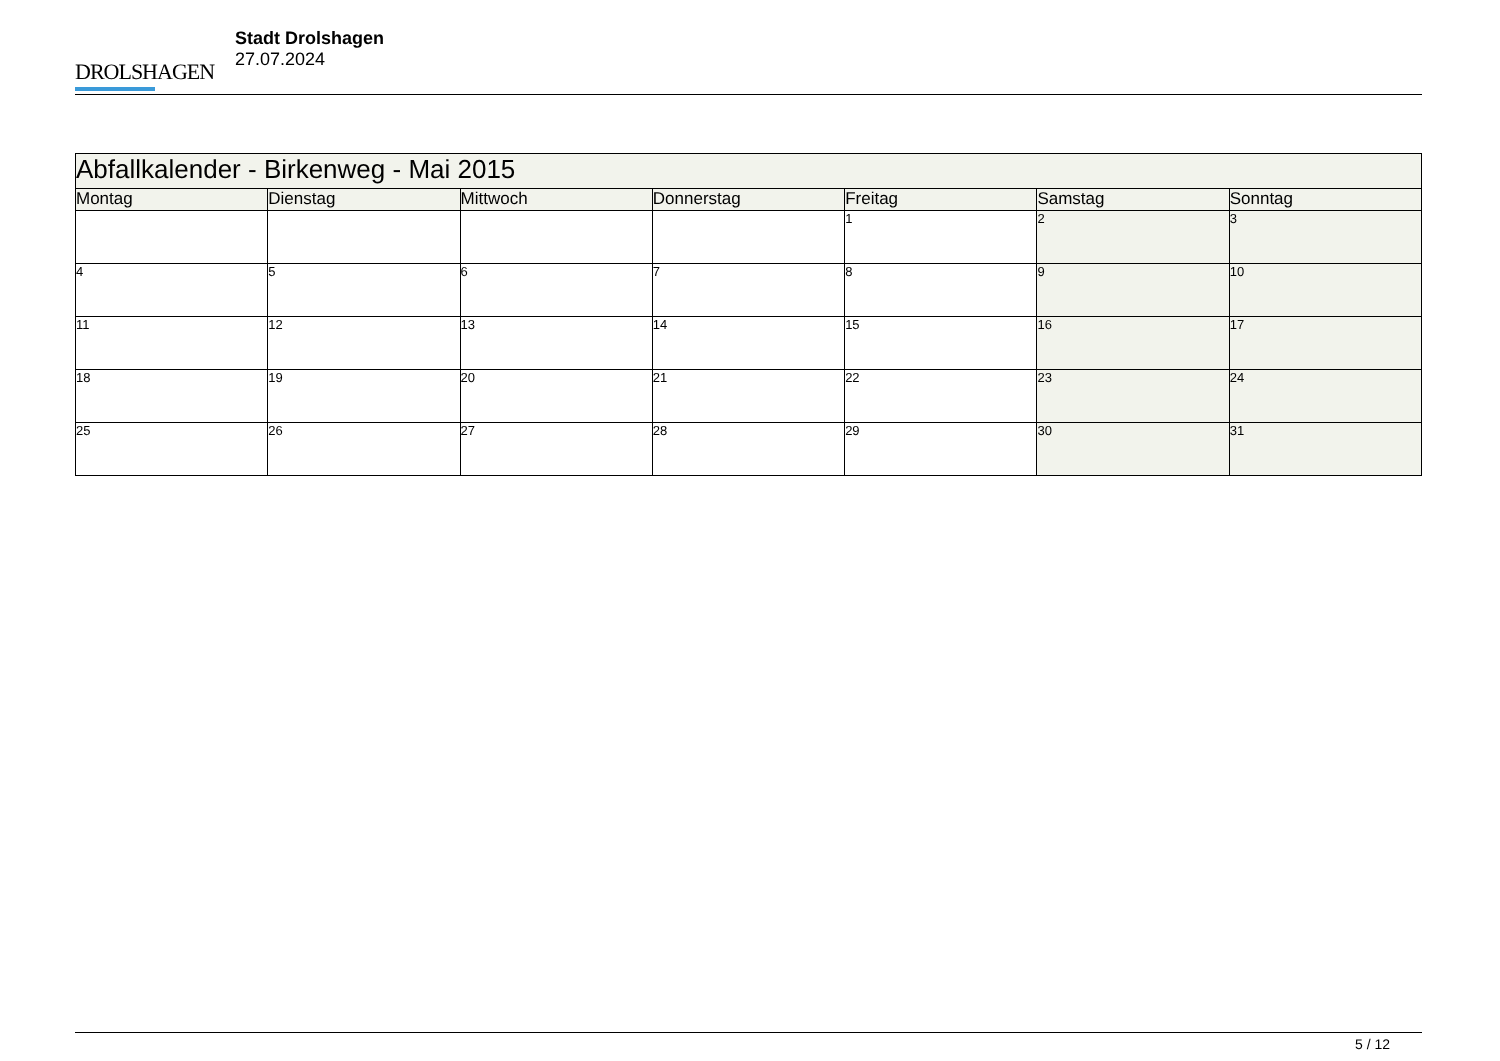DROLSHAGEN
Stadt Drolshagen
27.07.2024
| Abfallkalender - Birkenweg - Mai 2015 | | | | | | |
| Montag | Dienstag | Mittwoch | Donnerstag | Freitag | Samstag | Sonntag |
| | | | | 1 | 2 | 3 |
| 4 | 5 | 6 | 7 | 8 | 9 | 10 |
| 11 | 12 | 13 | 14 | 15 | 16 | 17 |
| 18 | 19 | 20 | 21 | 22 | 23 | 24 |
| 25 | 26 | 27 | 28 | 29 | 30 | 31 |
5 / 12